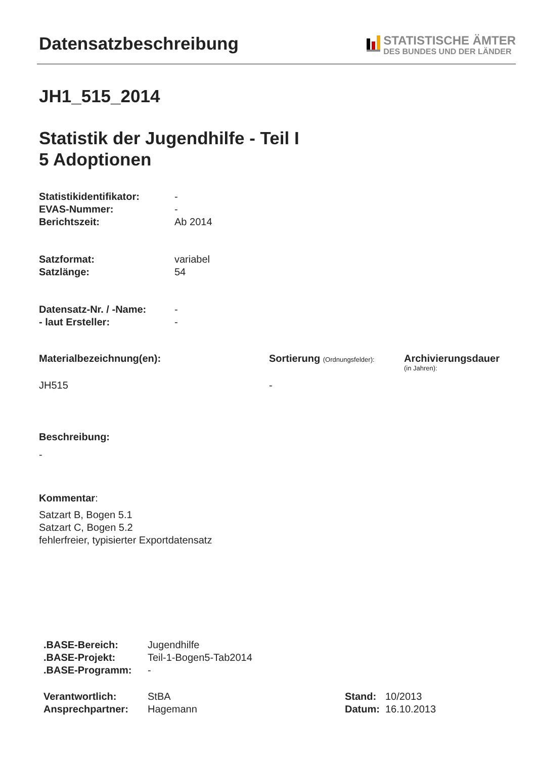Datensatzbeschreibung
STATISTISCHE ÄMTER
DES BUNDES UND DER LÄNDER
JH1_515_2014
Statistik der Jugendhilfe - Teil I
5 Adoptionen
| Statistikidentifikator: | - |
| EVAS-Nummer: | - |
| Berichtszeit: | Ab 2014 |
| Satzformat: | variabel |
| Satzlänge: | 54 |
| Datensatz-Nr. / -Name: | - |
| - laut Ersteller: | - |
Materialbezeichnung(en):
JH515
Sortierung (Ordnungsfelder):
-
Archivierungsdauer
(in Jahren):
Beschreibung:
-
Kommentar:
Satzart B, Bogen 5.1
Satzart C, Bogen 5.2
fehlerfreier, typisierter Exportdatensatz
| .BASE-Bereich: | Jugendhilfe |
| .BASE-Projekt: | Teil-1-Bogen5-Tab2014 |
| .BASE-Programm: | - |
| Verantwortlich: | StBA |
| Ansprechpartner: | Hagemann |
| Stand: | 10/2013 |
| Datum: | 16.10.2013 |